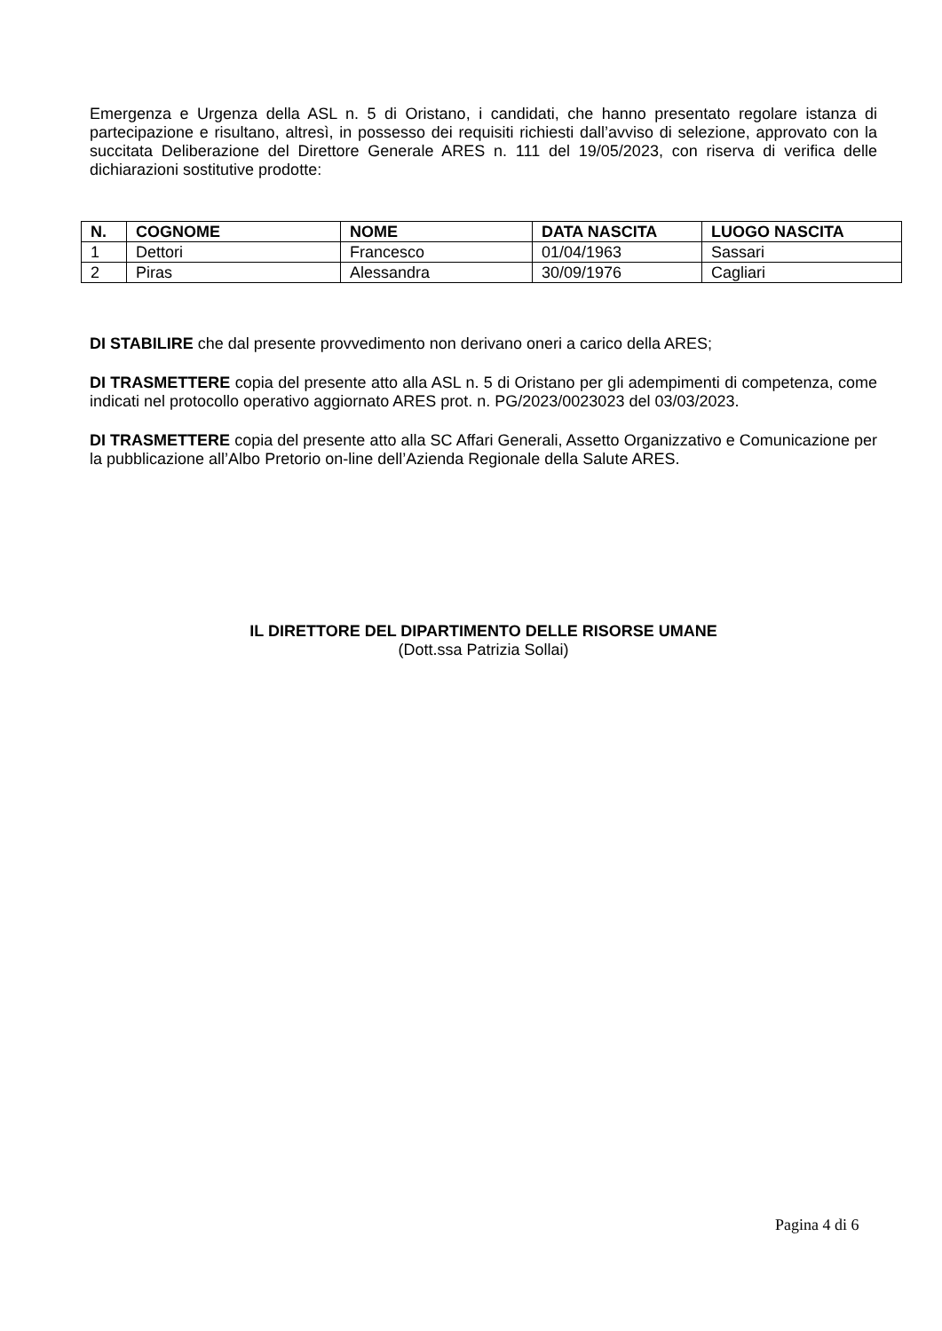Emergenza e Urgenza della ASL n. 5 di Oristano, i candidati, che hanno presentato regolare istanza di partecipazione e risultano, altresì, in possesso dei requisiti richiesti dall’avviso di selezione, approvato con la succitata Deliberazione del Direttore Generale ARES n. 111 del 19/05/2023, con riserva di verifica delle dichiarazioni sostitutive prodotte:
| N. | COGNOME | NOME | DATA NASCITA | LUOGO NASCITA |
| --- | --- | --- | --- | --- |
| 1 | Dettori | Francesco | 01/04/1963 | Sassari |
| 2 | Piras | Alessandra | 30/09/1976 | Cagliari |
DI STABILIRE che dal presente provvedimento non derivano oneri a carico della ARES;
DI TRASMETTERE copia del presente atto alla ASL n. 5 di Oristano per gli adempimenti di competenza, come indicati nel protocollo operativo aggiornato ARES prot. n. PG/2023/0023023 del 03/03/2023.
DI TRASMETTERE copia del presente atto alla SC Affari Generali, Assetto Organizzativo e Comunicazione per la pubblicazione all’Albo Pretorio on-line dell’Azienda Regionale della Salute ARES.
IL DIRETTORE DEL DIPARTIMENTO DELLE RISORSE UMANE
(Dott.ssa Patrizia Sollai)
Pagina 4 di 6